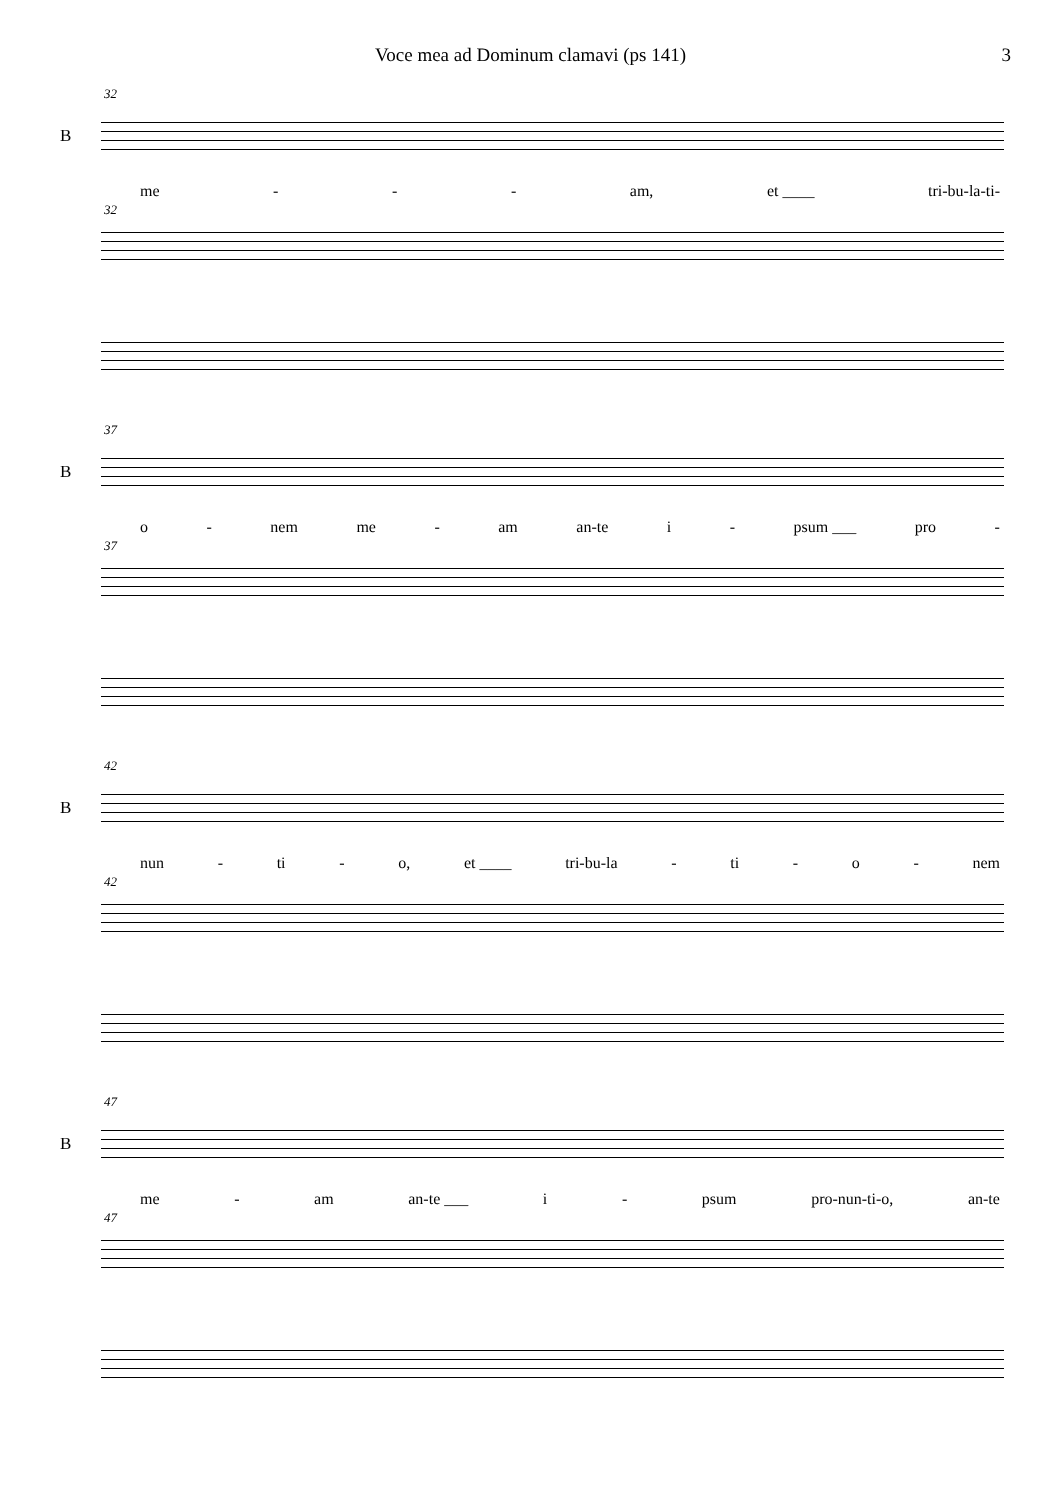Voce mea ad Dominum clamavi (ps 141) 3
32
B
me - - - am, et ____ tri-bu-la-ti-
32
37
B
o - nem me - am an-te i - psum ___ pro -
37
42
B
nun - ti - o, et ____ tri-bu-la - ti - o - nem
42
47
B
me - am an-te ___ i - psum pro-nun-ti-o, an-te
47